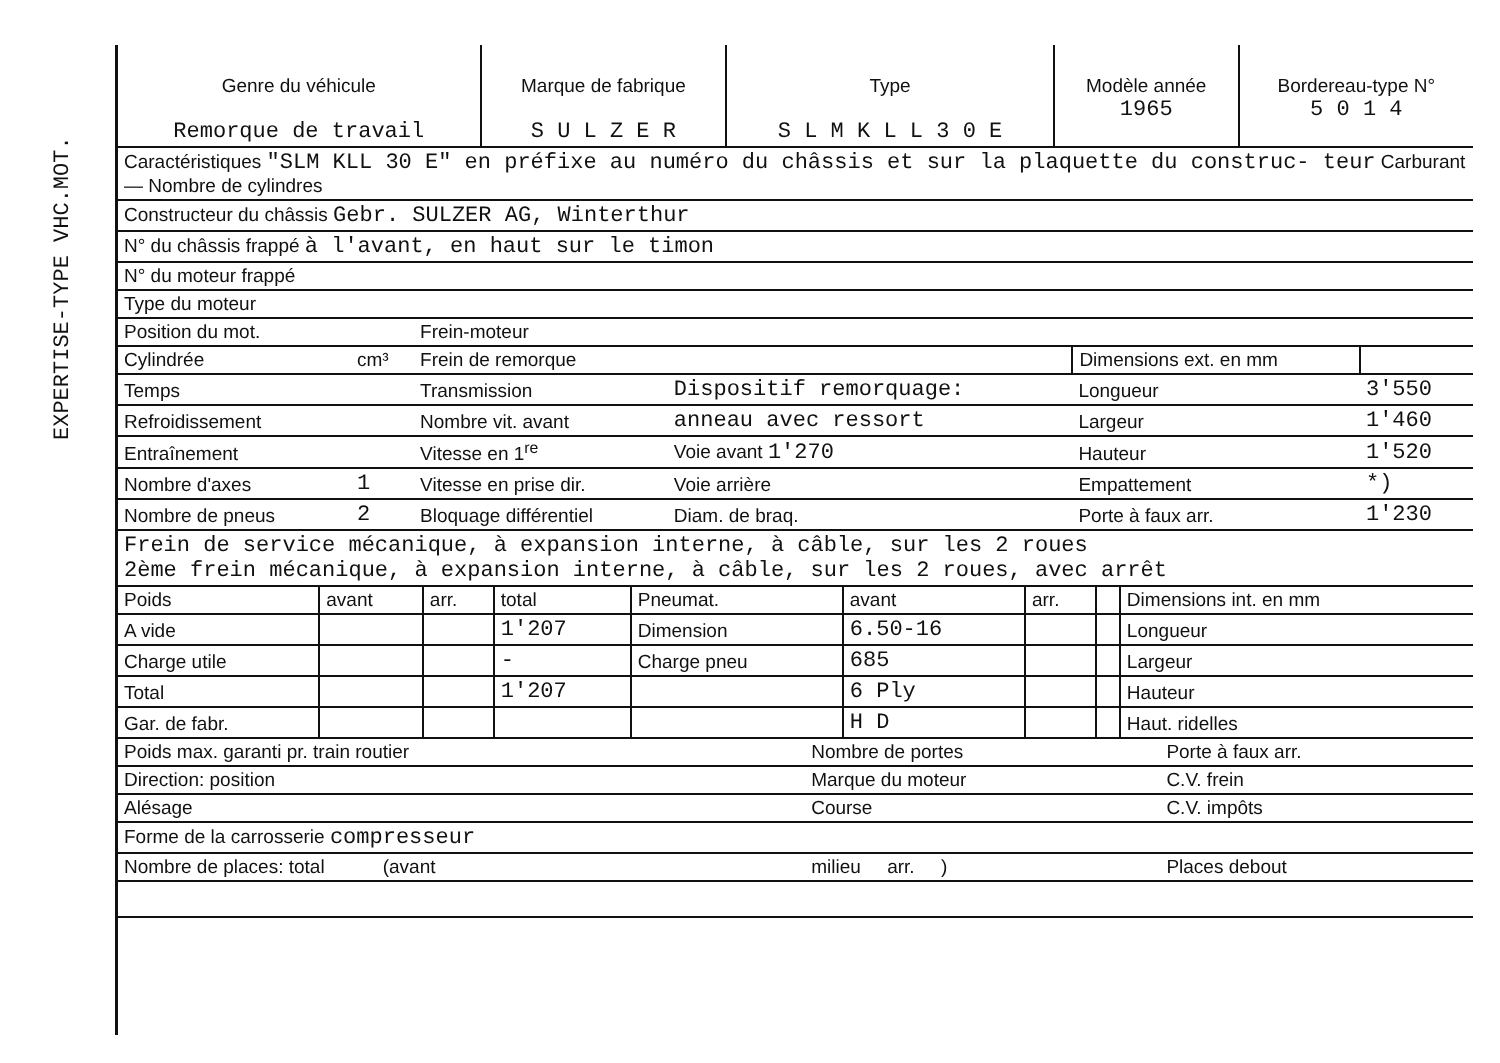EXPERTISE-TYPE VHC.MOT.
| Genre du véhicule Remorque de travail | Marque de fabrique S U L Z E R | Type S L M K L L 3 0 E | Modèle année 1965 | Bordereau-type N° 5 0 1 4 |
| --- | --- | --- | --- | --- |
| Caractéristiques "SLM KLL 30 E" en préfixe au numéro du châssis et sur la plaquette du construc- teur Carburant — Nombre de cylindres | | | | | |
| Constructeur du châssis Gebr. SULZER AG, Winterthur | | | | | |
| N° du châssis frappé à l'avant, en haut sur le timon | | | | | |
| N° du moteur frappé | | | | | |
| Type du moteur | | | | | |
| Position du mot. | | Frein-moteur | | | |
| Cylindrée | cm³ | Frein de remorque | | Dimensions ext. en mm | |
| Temps | | Transmission | Dispositif remorquage: | Longueur | 3'550 |
| Refroidissement | | Nombre vit. avant | anneau avec ressort | Largeur | 1'460 |
| Entraînement | | Vitesse en 1<sup>re</sup> | Voie avant 1'270 | Hauteur | 1'520 |
| Nombre d'axes | 1 | Vitesse en prise dir. | Voie arrière | Empattement | *) |
| Nombre de pneus | 2 | Bloquage différentiel | Diam. de braq. | Porte à faux arr. | 1'230 |
| Frein de service mécanique, à expansion interne, à câble, sur les 2 roues 2ème frein mécanique, à expansion interne, à câble, sur les 2 roues, avec arrêt | | | | | |
| Poids | avant | arr. | total | Pneumat. | avant | arr. | | Dimensions int. en mm |
| A vide | | | 1'207 | Dimension | 6.50-16 | | | Longueur |
| Charge utile | | | - | Charge pneu | 685 | | | Largeur |
| Total | | | 1'207 | | 6 Ply | | | Hauteur |
| Gar. de fabr. | | | | | H D | | | Haut. ridelles |
| Poids max. garanti pr. train routier | Nombre de portes | Porte à faux arr. |
| Direction: position | Marque du moteur | C.V. frein |
| Alésage | Course | C.V. impôts |
| Forme de la carrosserie compresseur | | |
| Nombre de places: total (avant | milieu arr. ) | Places debout |